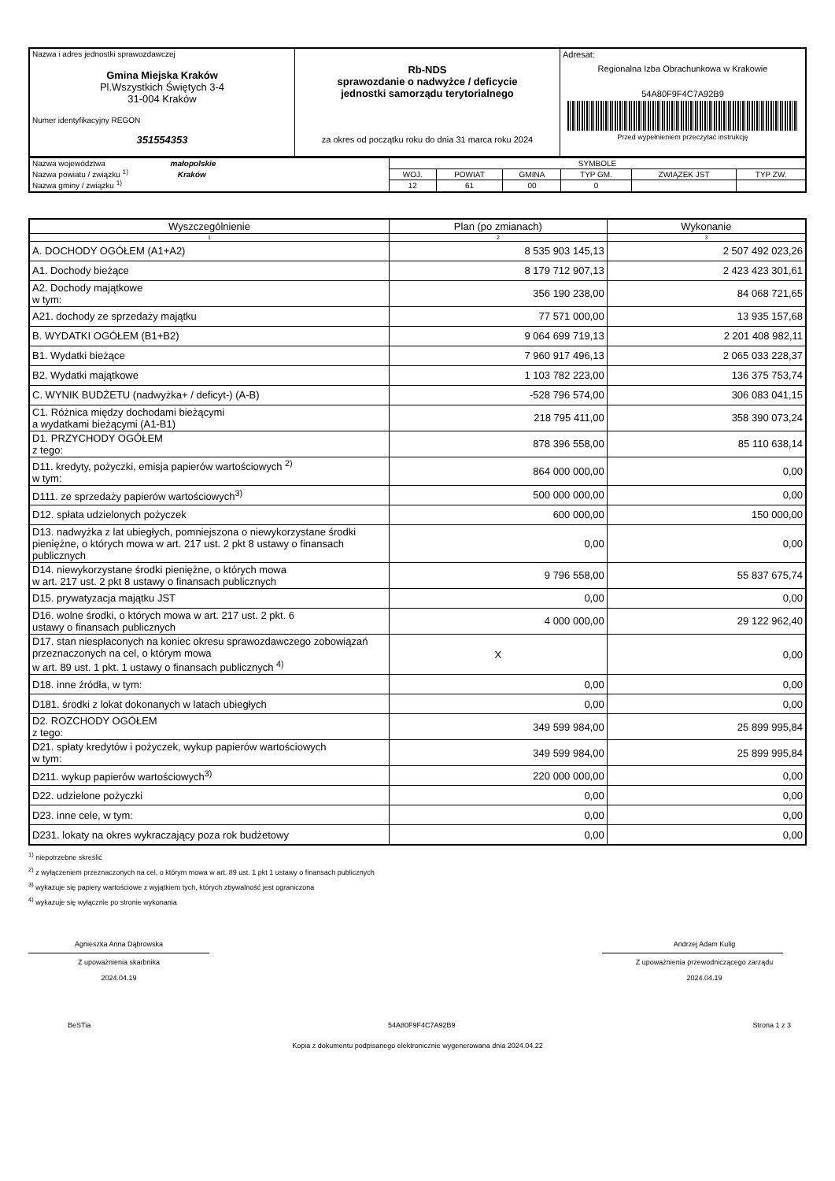| Nazwa i adres jednostki sprawozdawczej Gmina Miejska Kraków Pl.Wszystkich Świętych 3-4 31-004 Kraków Numer identyfikacyjny REGON 351554353 | Rb-NDS sprawozdanie o nadwyżce / deficycie jednostki samorządu terytorialnego za okres od początku roku do dnia 31 marca roku 2024 | Adresat: Regionalna Izba Obrachunkowa w Krakowie 54A80F9F4C7A92B9 Przed wypełnieniem przeczytać instrukcję |
| Nazwa województwa małopolskie Nazwa powiatu / związku <sup>1)</sup> Kraków Nazwa gminy / związku <sup>1)</sup> | SYMBOLE | | | | | |
| | WOJ. | POWIAT | GMINA | TYP GM. | ZWIĄZEK JST | TYP ZW. |
| | 12 | 61 | 00 | 0 | | |
| Wyszczególnienie | Plan (po zmianach) | Wykonanie |
| --- | --- | --- |
| 1 | 2 | 3 |
| A. DOCHODY OGÓŁEM (A1+A2) | 8 535 903 145,13 | 2 507 492 023,26 |
| A1. Dochody bieżące | 8 179 712 907,13 | 2 423 423 301,61 |
| A2. Dochody majątkowe w tym: | 356 190 238,00 | 84 068 721,65 |
| A21. dochody ze sprzedaży majątku | 77 571 000,00 | 13 935 157,68 |
| B. WYDATKI OGÓŁEM (B1+B2) | 9 064 699 719,13 | 2 201 408 982,11 |
| B1. Wydatki bieżące | 7 960 917 496,13 | 2 065 033 228,37 |
| B2. Wydatki majątkowe | 1 103 782 223,00 | 136 375 753,74 |
| C. WYNIK BUDŻETU (nadwyżka+ / deficyt-) (A-B) | -528 796 574,00 | 306 083 041,15 |
| C1. Różnica między dochodami bieżącymi a wydatkami bieżącymi (A1-B1) | 218 795 411,00 | 358 390 073,24 |
| D1. PRZYCHODY OGÓŁEM z tego: | 878 396 558,00 | 85 110 638,14 |
| D11. kredyty, pożyczki, emisja papierów wartościowych <sup>2)</sup> w tym: | 864 000 000,00 | 0,00 |
| D111. ze sprzedaży papierów wartościowych<sup>3)</sup> | 500 000 000,00 | 0,00 |
| D12. spłata udzielonych pożyczek | 600 000,00 | 150 000,00 |
| D13. nadwyżka z lat ubiegłych, pomniejszona o niewykorzystane środki pieniężne, o których mowa w art. 217 ust. 2 pkt 8 ustawy o finansach publicznych | 0,00 | 0,00 |
| D14. niewykorzystane środki pieniężne, o których mowa w art. 217 ust. 2 pkt 8 ustawy o finansach publicznych | 9 796 558,00 | 55 837 675,74 |
| D15. prywatyzacja majątku JST | 0,00 | 0,00 |
| D16. wolne środki, o których mowa w art. 217 ust. 2 pkt. 6 ustawy o finansach publicznych | 4 000 000,00 | 29 122 962,40 |
| D17. stan niespłaconych na koniec okresu sprawozdawczego zobowiązań przeznaczonych na cel, o którym mowa w art. 89 ust. 1 pkt. 1 ustawy o finansach publicznych <sup>4)</sup> | X | 0,00 |
| D18. inne źródła, w tym: | 0,00 | 0,00 |
| D181. środki z lokat dokonanych w latach ubiegłych | 0,00 | 0,00 |
| D2. ROZCHODY OGÓŁEM z tego: | 349 599 984,00 | 25 899 995,84 |
| D21. spłaty kredytów i pożyczek, wykup papierów wartościowych w tym: | 349 599 984,00 | 25 899 995,84 |
| D211. wykup papierów wartościowych<sup>3)</sup> | 220 000 000,00 | 0,00 |
| D22. udzielone pożyczki | 0,00 | 0,00 |
| D23. inne cele, w tym: | 0,00 | 0,00 |
| D231. lokaty na okres wykraczający poza rok budżetowy | 0,00 | 0,00 |
<sup>1)</sup> niepotrzebne skreślić
<sup>2)</sup> z wyłączeniem przeznaczonych na cel, o którym mowa w art. 89 ust. 1 pkt 1 ustawy o finansach publicznych
<sup>3)</sup> wykazuje się papiery wartościowe z wyjątkiem tych, których zbywalność jest ograniczona
<sup>4)</sup> wykazuje się wyłącznie po stronie wykonania
Agnieszka Anna Dąbrowska
Z upoważnienia skarbnika
2024.04.19
Andrzej Adam Kulig
Z upoważnienia przewodniczącego zarządu
2024.04.19
BeSTia 54A80F9F4C7A92B9 Strona 1 z 3
Kopia z dokumentu podpisanego elektronicznie wygenerowana dnia 2024.04.22